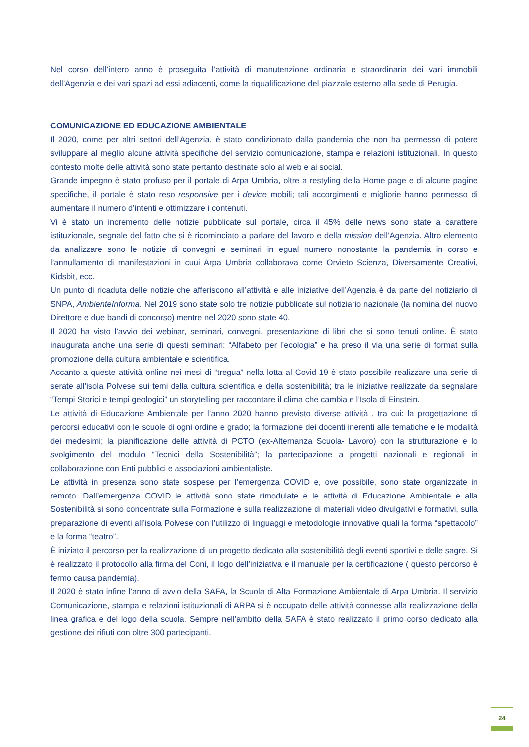Nel corso dell’intero anno è proseguita l’attività di manutenzione ordinaria e straordinaria dei vari immobili dell’Agenzia e dei vari spazi ad essi adiacenti, come la riqualificazione del piazzale esterno alla sede di Perugia.
COMUNICAZIONE ED EDUCAZIONE AMBIENTALE
Il 2020, come per altri settori dell’Agenzia, è stato condizionato dalla pandemia che non ha permesso di potere sviluppare al meglio alcune attività specifiche del servizio comunicazione, stampa e relazioni istituzionali. In questo contesto molte delle attività sono state pertanto destinate solo al web e ai social.
Grande impegno è stato profuso per il portale di Arpa Umbria, oltre a restyling della Home page e di alcune pagine specifiche, il portale è stato reso responsive per i device mobili; tali accorgimenti e migliorie hanno permesso di aumentare il numero d’intenti e ottimizzare i contenuti.
Vi è stato un incremento delle notizie pubblicate sul portale, circa il 45% delle news sono state a carattere istituzionale, segnale del fatto che si è ricominciato a parlare del lavoro e della mission dell’Agenzia. Altro elemento da analizzare sono le notizie di convegni e seminari in egual numero nonostante la pandemia in corso e l’annullamento di manifestazioni in cuui Arpa Umbria collaborava come Orvieto Scienza, Diversamente Creativi, Kidsbit, ecc.
Un punto di ricaduta delle notizie che afferiscono all’attività e alle iniziative dell’Agenzia è da parte del notiziario di SNPA, AmbienteInforma. Nel 2019 sono state solo tre notizie pubblicate sul notiziario nazionale (la nomina del nuovo Direttore e due bandi di concorso) mentre nel 2020 sono state 40.
Il 2020 ha visto l’avvio dei webinar, seminari, convegni, presentazione di libri che si sono tenuti online. È stato inaugurata anche una serie di questi seminari: “Alfabeto per l’ecologia” e ha preso il via una serie di format sulla promozione della cultura ambientale e scientifica.
Accanto a queste attività online nei mesi di “tregua” nella lotta al Covid-19 è stato possibile realizzare una serie di serate all’isola Polvese sui temi della cultura scientifica e della sostenibilità; tra le iniziative realizzate da segnalare “Tempi Storici e tempi geologici” un storytelling per raccontare il clima che cambia e l’Isola di Einstein.
Le attività di Educazione Ambientale per l’anno 2020 hanno previsto diverse attività , tra cui: la progettazione di percorsi educativi con le scuole di ogni ordine e grado; la formazione dei docenti inerenti alle tematiche e le modalità dei medesimi; la pianificazione delle attività di PCTO (ex-Alternanza Scuola- Lavoro) con la strutturazione e lo svolgimento del modulo “Tecnici della Sostenibilità”; la partecipazione a progetti nazionali e regionali in collaborazione con Enti pubblici e associazioni ambientaliste.
Le attività in presenza sono state sospese per l’emergenza COVID e, ove possibile, sono state organizzate in remoto. Dall’emergenza COVID le attività sono state rimodulate e le attività di Educazione Ambientale e alla Sostenibilità si sono concentrate sulla Formazione e sulla realizzazione di materiali video divulgativi e formativi, sulla preparazione di eventi all’isola Polvese con l’utilizzo di linguaggi e metodologie innovative quali la forma “spettacolo” e la forma “teatro”.
È iniziato il percorso per la realizzazione di un progetto dedicato alla sostenibilità degli eventi sportivi e delle sagre. Si è realizzato il protocollo alla firma del Coni, il logo dell’iniziativa e il manuale per la certificazione ( questo percorso è fermo causa pandemia).
Il 2020 è stato infine l’anno di avvio della SAFA, la Scuola di Alta Formazione Ambientale di Arpa Umbria. Il servizio Comunicazione, stampa e relazioni istituzionali di ARPA si è occupato delle attività connesse alla realizzazione della linea grafica e del logo della scuola. Sempre nell’ambito della SAFA è stato realizzato il primo corso dedicato alla gestione dei rifiuti con oltre 300 partecipanti.
24